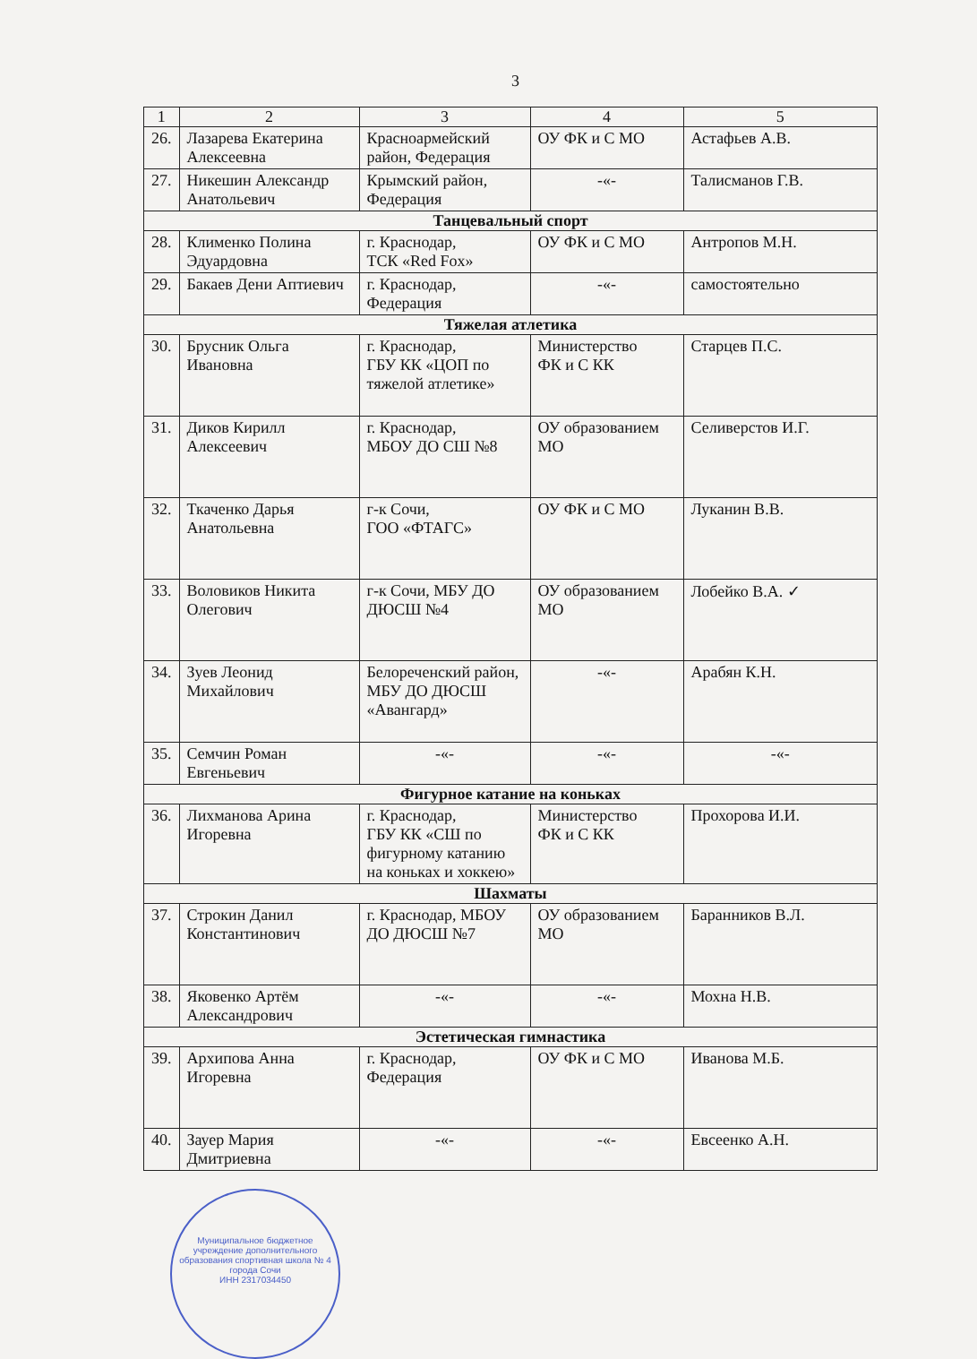3
| 1 | 2 | 3 | 4 | 5 |
| --- | --- | --- | --- | --- |
| 26. | Лазарева Екатерина Алексеевна | Красноармейский район, Федерация | ОУ ФК и С МО | Астафьев А.В. |
| 27. | Никешин Александр Анатольевич | Крымский район, Федерация | -«- | Талисманов Г.В. |
| Танцевальный спорт | | | | |
| 28. | Клименко Полина Эдуардовна | г. Краснодар, ТСК «Red Fox» | ОУ ФК и С МО | Антропов М.Н. |
| 29. | Бакаев Дени Аптиевич | г. Краснодар, Федерация | -«- | самостоятельно |
| Тяжелая атлетика | | | | |
| 30. | Брусник Ольга Ивановна | г. Краснодар, ГБУ КК «ЦОП по тяжелой атлетике» | Министерство ФК и С КК | Старцев П.С. |
| 31. | Диков Кирилл Алексеевич | г. Краснодар, МБОУ ДО СШ №8 | ОУ образованием МО | Селиверстов И.Г. |
| 32. | Ткаченко Дарья Анатольевна | г-к Сочи, ГОО «ФТАГС» | ОУ ФК и С МО | Луканин В.В. |
| 33. | Воловиков Никита Олегович | г-к Сочи, МБУ ДО ДЮСШ №4 | ОУ образованием МО | Лобейко В.А. ✓ |
| 34. | Зуев Леонид Михайлович | Белореченский район, МБУ ДО ДЮСШ «Авангард» | -«- | Арабян К.Н. |
| 35. | Семчин Роман Евгеньевич | -«- | -«- | -«- |
| Фигурное катание на коньках | | | | |
| 36. | Лихманова Арина Игоревна | г. Краснодар, ГБУ КК «СШ по фигурному катанию на коньках и хоккею» | Министерство ФК и С КК | Прохорова И.И. |
| Шахматы | | | | |
| 37. | Строкин Данил Константинович | г. Краснодар, МБОУ ДО ДЮСШ №7 | ОУ образованием МО | Баранников В.Л. |
| 38. | Яковенко Артём Александрович | -«- | -«- | Мохна Н.В. |
| Эстетическая гимнастика | | | | |
| 39. | Архипова Анна Игоревна | г. Краснодар, Федерация | ОУ ФК и С МО | Иванова М.Б. |
| 40. | Зауер Мария Дмитриевна | -«- | -«- | Евсеенко А.Н. |
Муниципальное бюджетное учреждение дополнительного образования спортивная школа № 4 города Сочи
ИНН 2317034450